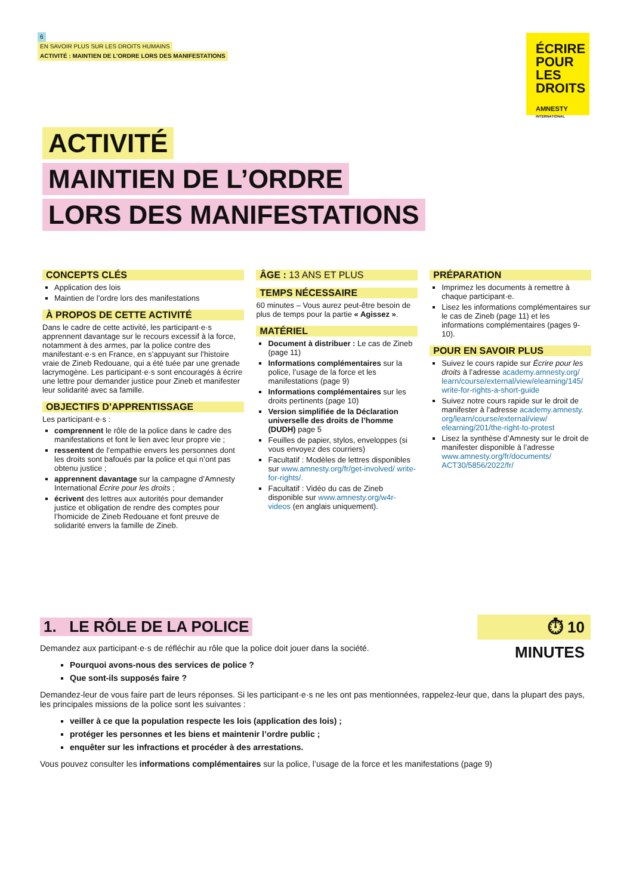6
EN SAVOIR PLUS SUR LES DROITS HUMAINS
ACTIVITÉ : MAINTIEN DE L’ORDRE LORS DES MANIFESTATIONS
ÉCRIRE
POUR LES
DROITS
AMNESTY
INTERNATIONAL
ACTIVITÉ
MAINTIEN DE L’ORDRE
LORS DES MANIFESTATIONS
CONCEPTS CLÉS
Application des lois
Maintien de l’ordre lors des manifestations
À PROPOS DE CETTE ACTIVITÉ
Dans le cadre de cette activité, les participant·e·s apprennent davantage sur le recours excessif à la force, notamment à des armes, par la police contre des manifestant·e·s en France, en s’appuyant sur l’histoire vraie de Zineb Redouane, qui a été tuée par une grenade lacrymogène. Les participant·e·s sont encouragés à écrire une lettre pour demander justice pour Zineb et manifester leur solidarité avec sa famille.
OBJECTIFS D’APPRENTISSAGE
Les participant·e·s :
comprennent le rôle de la police dans le cadre des manifestations et font le lien avec leur propre vie ;
ressentent de l’empathie envers les personnes dont les droits sont bafoués par la police et qui n’ont pas obtenu justice ;
apprennent davantage sur la campagne d’Amnesty International Écrire pour les droits ;
écrivent des lettres aux autorités pour demander justice et obligation de rendre des comptes pour l’homicide de Zineb Redouane et font preuve de solidarité envers la famille de Zineb.
ÂGE : 13 ANS ET PLUS
TEMPS NÉCESSAIRE
60 minutes – Vous aurez peut-être besoin de plus de temps pour la partie « Agissez ».
MATÉRIEL
Document à distribuer : Le cas de Zineb (page 11)
Informations complémentaires sur la police, l’usage de la force et les manifestations (page 9)
Informations complémentaires sur les droits pertinents (page 10)
Version simplifiée de la Déclaration universelle des droits de l’homme (DUDH) page 5
Feuilles de papier, stylos, enveloppes (si vous envoyez des courriers)
Facultatif : Modèles de lettres disponibles sur www.amnesty.org/fr/get-involved/ write-for-rights/.
Facultatif : Vidéo du cas de Zineb disponible sur www.amnesty.org/w4r-videos (en anglais uniquement).
PRÉPARATION
Imprimez les documents à remettre à chaque participant·e.
Lisez les informations complémentaires sur le cas de Zineb (page 11) et les informations complémentaires (pages 9-10).
POUR EN SAVOIR PLUS
Suivez le cours rapide sur Écrire pour les droits à l’adresse academy.amnesty.org/ learn/course/external/view/elearning/145/ write-for-rights-a-short-guide
Suivez notre cours rapide sur le droit de manifester à l’adresse academy.amnesty. org/learn/course/external/view/ elearning/201/the-right-to-protest
Lisez la synthèse d’Amnesty sur le droit de manifester disponible à l’adresse www.amnesty.org/fr/documents/ ACT30/5856/2022/fr/
⏱ 10 MINUTES
1. LE RÔLE DE LA POLICE
Demandez aux participant·e·s de réfléchir au rôle que la police doit jouer dans la société.
Pourquoi avons-nous des services de police ?
Que sont-ils supposés faire ?
Demandez-leur de vous faire part de leurs réponses. Si les participant·e·s ne les ont pas mentionnées, rappelez-leur que, dans la plupart des pays, les principales missions de la police sont les suivantes :
veiller à ce que la population respecte les lois (application des lois) ;
protéger les personnes et les biens et maintenir l’ordre public ;
enquêter sur les infractions et procéder à des arrestations.
Vous pouvez consulter les informations complémentaires sur la police, l’usage de la force et les manifestations (page 9)